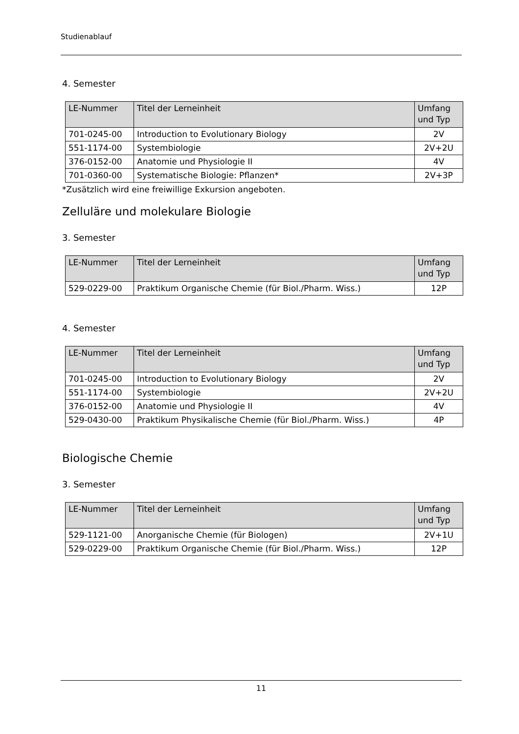Studienablauf
4. Semester
| LE-Nummer | Titel der Lerneinheit | Umfang und Typ |
| --- | --- | --- |
| 701-0245-00 | Introduction to Evolutionary Biology | 2V |
| 551-1174-00 | Systembiologie | 2V+2U |
| 376-0152-00 | Anatomie und Physiologie II | 4V |
| 701-0360-00 | Systematische Biologie: Pflanzen* | 2V+3P |
*Zusätzlich wird eine freiwillige Exkursion angeboten.
Zelluläre und molekulare Biologie
3. Semester
| LE-Nummer | Titel der Lerneinheit | Umfang und Typ |
| --- | --- | --- |
| 529-0229-00 | Praktikum Organische Chemie (für Biol./Pharm. Wiss.) | 12P |
4. Semester
| LE-Nummer | Titel der Lerneinheit | Umfang und Typ |
| --- | --- | --- |
| 701-0245-00 | Introduction to Evolutionary Biology | 2V |
| 551-1174-00 | Systembiologie | 2V+2U |
| 376-0152-00 | Anatomie und Physiologie II | 4V |
| 529-0430-00 | Praktikum Physikalische Chemie (für Biol./Pharm. Wiss.) | 4P |
Biologische Chemie
3. Semester
| LE-Nummer | Titel der Lerneinheit | Umfang und Typ |
| --- | --- | --- |
| 529-1121-00 | Anorganische Chemie (für Biologen) | 2V+1U |
| 529-0229-00 | Praktikum Organische Chemie (für Biol./Pharm. Wiss.) | 12P |
11